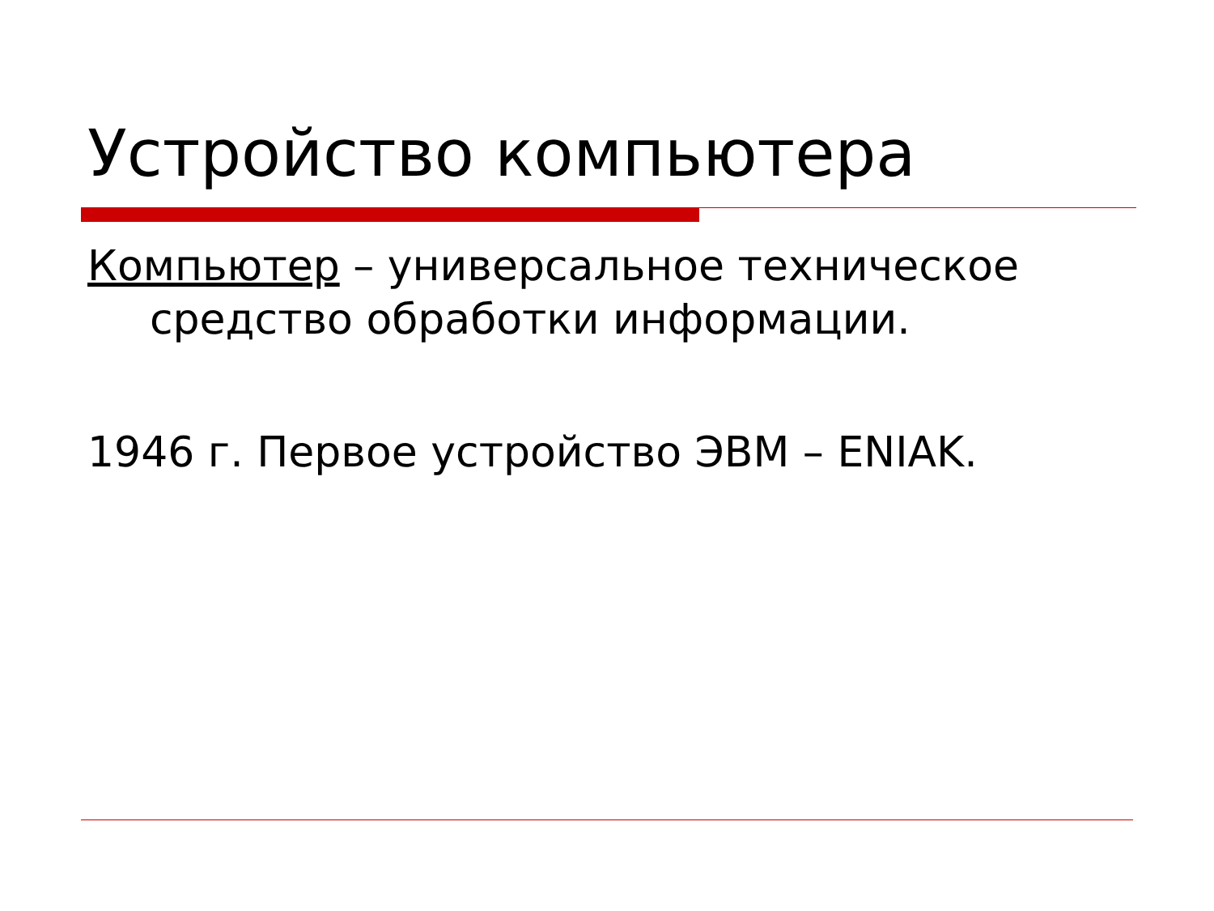Устройство компьютера
Компьютер – универсальное техническое средство обработки информации.
1946 г. Первое устройство ЭВМ – ENIAK.